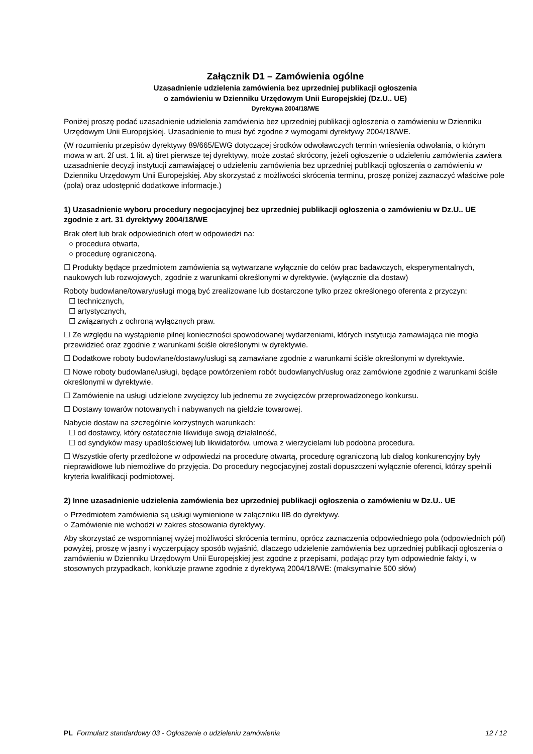Załącznik D1 – Zamówienia ogólne
Uzasadnienie udzielenia zamówienia bez uprzedniej publikacji ogłoszenia
o zamówieniu w Dzienniku Urzędowym Unii Europejskiej (Dz.U.. UE)
Dyrektywa 2004/18/WE
Poniżej proszę podać uzasadnienie udzielenia zamówienia bez uprzedniej publikacji ogłoszenia o zamówieniu w Dzienniku Urzędowym Unii Europejskiej. Uzasadnienie to musi być zgodne z wymogami dyrektywy 2004/18/WE.
(W rozumieniu przepisów dyrektywy 89/665/EWG dotyczącej środków odwoławczych termin wniesienia odwołania, o którym mowa w art. 2f ust. 1 lit. a) tiret pierwsze tej dyrektywy, może zostać skrócony, jeżeli ogłoszenie o udzieleniu zamówienia zawiera uzasadnienie decyzji instytucji zamawiającej o udzieleniu zamówienia bez uprzedniej publikacji ogłoszenia o zamówieniu w Dzienniku Urzędowym Unii Europejskiej. Aby skorzystać z możliwości skrócenia terminu, proszę poniżej zaznaczyć właściwe pole (pola) oraz udostępnić dodatkowe informacje.)
1) Uzasadnienie wyboru procedury negocjacyjnej bez uprzedniej publikacji ogłoszenia o zamówieniu w Dz.U.. UE zgodnie z art. 31 dyrektywy 2004/18/WE
Brak ofert lub brak odpowiednich ofert w odpowiedzi na:
○ procedura otwarta,
○ procedurę ograniczoną.
☐ Produkty będące przedmiotem zamówienia są wytwarzane wyłącznie do celów prac badawczych, eksperymentalnych, naukowych lub rozwojowych, zgodnie z warunkami określonymi w dyrektywie. (wyłącznie dla dostaw)
Roboty budowlane/towary/usługi mogą być zrealizowane lub dostarczone tylko przez określonego oferenta z przyczyn:
☐ technicznych,
☐ artystycznych,
☐ związanych z ochroną wyłącznych praw.
☐ Ze względu na wystąpienie pilnej konieczności spowodowanej wydarzeniami, których instytucja zamawiająca nie mogła przewidzieć oraz zgodnie z warunkami ściśle określonymi w dyrektywie.
☐ Dodatkowe roboty budowlane/dostawy/usługi są zamawiane zgodnie z warunkami ściśle określonymi w dyrektywie.
☐ Nowe roboty budowlane/usługi, będące powtórzeniem robót budowlanych/usług oraz zamówione zgodnie z warunkami ściśle określonymi w dyrektywie.
☐ Zamówienie na usługi udzielone zwycięzcy lub jednemu ze zwycięzców przeprowadzonego konkursu.
☐ Dostawy towarów notowanych i nabywanych na giełdzie towarowej.
Nabycie dostaw na szczególnie korzystnych warunkach:
☐ od dostawcy, który ostatecznie likwiduje swoją działalność,
☐ od syndyków masy upadłościowej lub likwidatorów, umowa z wierzycielami lub podobna procedura.
☐ Wszystkie oferty przedłożone w odpowiedzi na procedurę otwartą, procedurę ograniczoną lub dialog konkurencyjny były nieprawidłowe lub niemożliwe do przyjęcia. Do procedury negocjacyjnej zostali dopuszczeni wyłącznie oferenci, którzy spełnili kryteria kwalifikacji podmiotowej.
2) Inne uzasadnienie udzielenia zamówienia bez uprzedniej publikacji ogłoszenia o zamówieniu w Dz.U.. UE
○ Przedmiotem zamówienia są usługi wymienione w załączniku IIB do dyrektywy.
○ Zamówienie nie wchodzi w zakres stosowania dyrektywy.
Aby skorzystać ze wspomnianej wyżej możliwości skrócenia terminu, oprócz zaznaczenia odpowiedniego pola (odpowiednich pól) powyżej, proszę w jasny i wyczerpujący sposób wyjaśnić, dlaczego udzielenie zamówienia bez uprzedniej publikacji ogłoszenia o zamówieniu w Dzienniku Urzędowym Unii Europejskiej jest zgodne z przepisami, podając przy tym odpowiednie fakty i, w stosownych przypadkach, konkluzje prawne zgodnie z dyrektywą 2004/18/WE: (maksymalnie 500 słów)
PL Formularz standardowy 03 - Ogłoszenie o udzieleniu zamówienia 12 / 12